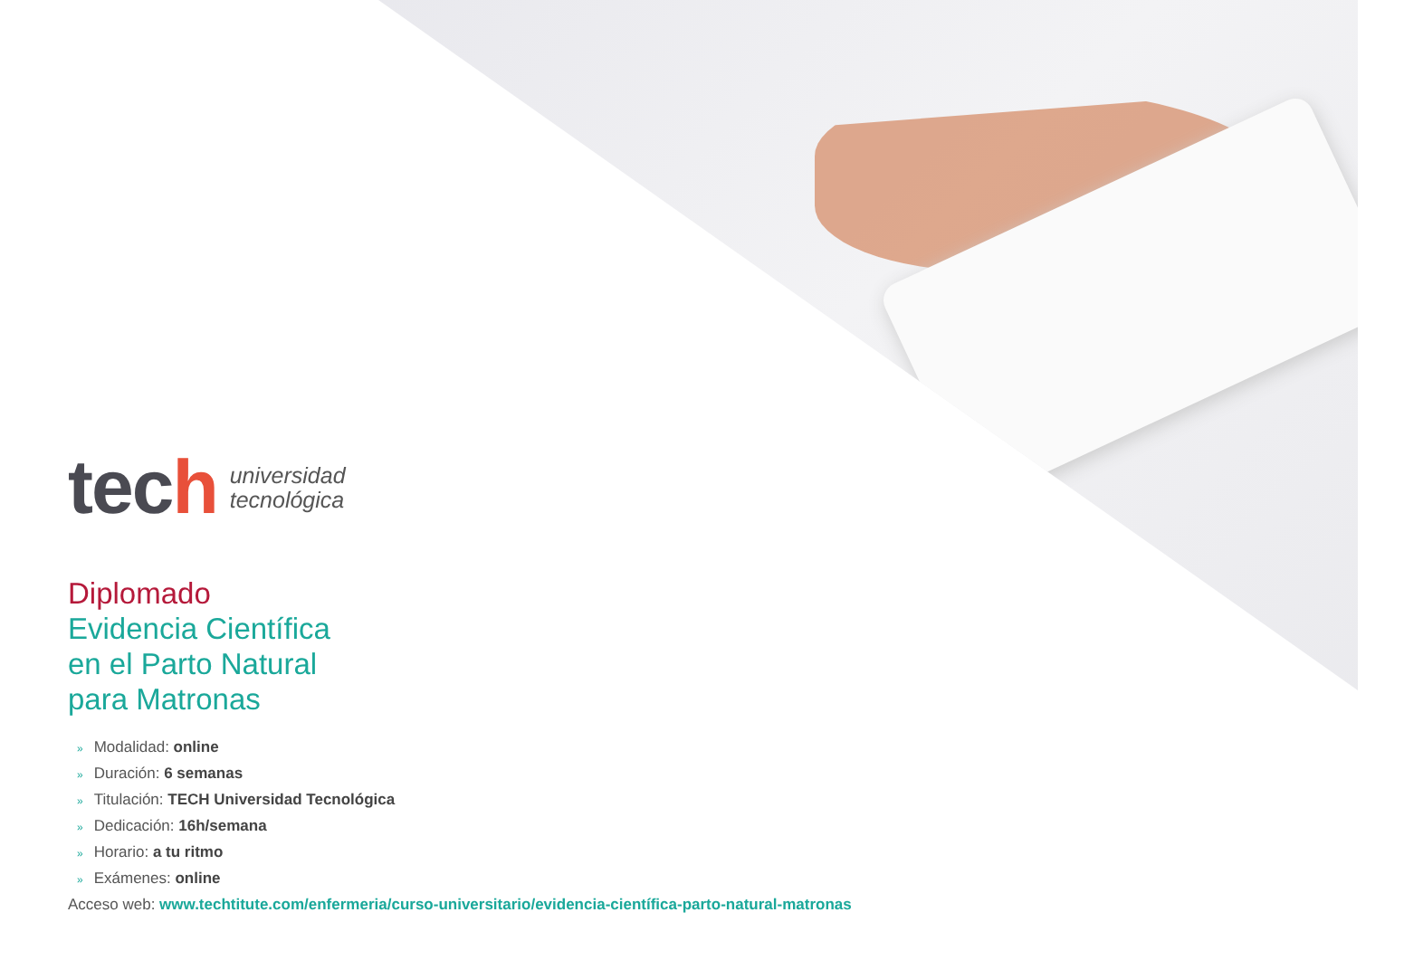tech
universidad
tecnológica
Diplomado
Evidencia Científica
en el Parto Natural
para Matronas
» Modalidad: online
» Duración: 6 semanas
» Titulación: TECH Universidad Tecnológica
» Dedicación: 16h/semana
» Horario: a tu ritmo
» Exámenes: online
Acceso web: www.techtitute.com/enfermeria/curso-universitario/evidencia-científica-parto-natural-matronas